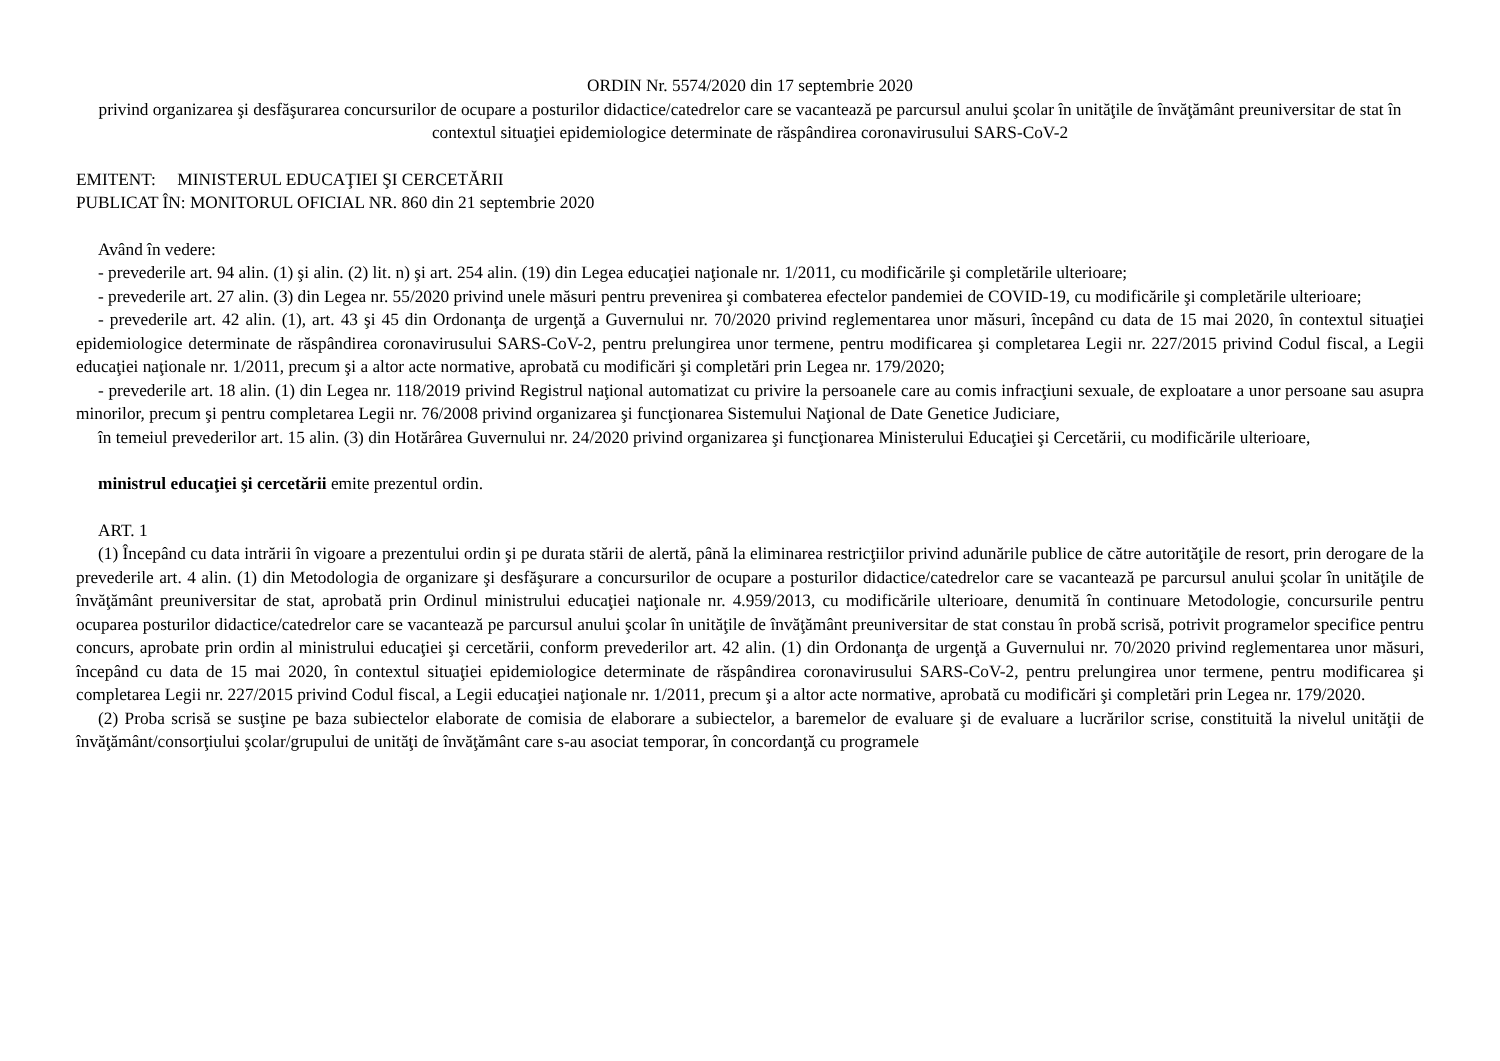ORDIN Nr. 5574/2020 din 17 septembrie 2020
privind organizarea şi desfăşurarea concursurilor de ocupare a posturilor didactice/catedrelor care se vacantează pe parcursul anului şcolar în unităţile de învăţământ preuniversitar de stat în contextul situaţiei epidemiologice determinate de răspândirea coronavirusului SARS-CoV-2
EMITENT: MINISTERUL EDUCAŢIEI ŞI CERCETĂRII
PUBLICAT ÎN: MONITORUL OFICIAL NR. 860 din 21 septembrie 2020
Având în vedere:
- prevederile art. 94 alin. (1) şi alin. (2) lit. n) şi art. 254 alin. (19) din Legea educaţiei naţionale nr. 1/2011, cu modificările şi completările ulterioare;
- prevederile art. 27 alin. (3) din Legea nr. 55/2020 privind unele măsuri pentru prevenirea şi combaterea efectelor pandemiei de COVID-19, cu modificările şi completările ulterioare;
- prevederile art. 42 alin. (1), art. 43 şi 45 din Ordonanţa de urgenţă a Guvernului nr. 70/2020 privind reglementarea unor măsuri, începând cu data de 15 mai 2020, în contextul situaţiei epidemiologice determinate de răspândirea coronavirusului SARS-CoV-2, pentru prelungirea unor termene, pentru modificarea şi completarea Legii nr. 227/2015 privind Codul fiscal, a Legii educaţiei naţionale nr. 1/2011, precum şi a altor acte normative, aprobată cu modificări şi completări prin Legea nr. 179/2020;
- prevederile art. 18 alin. (1) din Legea nr. 118/2019 privind Registrul naţional automatizat cu privire la persoanele care au comis infracţiuni sexuale, de exploatare a unor persoane sau asupra minorilor, precum şi pentru completarea Legii nr. 76/2008 privind organizarea şi funcţionarea Sistemului Naţional de Date Genetice Judiciare,
în temeiul prevederilor art. 15 alin. (3) din Hotărârea Guvernului nr. 24/2020 privind organizarea şi funcţionarea Ministerului Educaţiei şi Cercetării, cu modificările ulterioare,
ministrul educaţiei şi cercetării emite prezentul ordin.
ART. 1
(1) Începând cu data intrării în vigoare a prezentului ordin şi pe durata stării de alertă, până la eliminarea restricţiilor privind adunările publice de către autorităţile de resort, prin derogare de la prevederile art. 4 alin. (1) din Metodologia de organizare şi desfăşurare a concursurilor de ocupare a posturilor didactice/catedrelor care se vacantează pe parcursul anului şcolar în unităţile de învăţământ preuniversitar de stat, aprobată prin Ordinul ministrului educaţiei naţionale nr. 4.959/2013, cu modificările ulterioare, denumită în continuare Metodologie, concursurile pentru ocuparea posturilor didactice/catedrelor care se vacantează pe parcursul anului şcolar în unităţile de învăţământ preuniversitar de stat constau în probă scrisă, potrivit programelor specifice pentru concurs, aprobate prin ordin al ministrului educaţiei şi cercetării, conform prevederilor art. 42 alin. (1) din Ordonanţa de urgenţă a Guvernului nr. 70/2020 privind reglementarea unor măsuri, începând cu data de 15 mai 2020, în contextul situaţiei epidemiologice determinate de răspândirea coronavirusului SARS-CoV-2, pentru prelungirea unor termene, pentru modificarea şi completarea Legii nr. 227/2015 privind Codul fiscal, a Legii educaţiei naţionale nr. 1/2011, precum şi a altor acte normative, aprobată cu modificări şi completări prin Legea nr. 179/2020.
(2) Proba scrisă se susţine pe baza subiectelor elaborate de comisia de elaborare a subiectelor, a baremelor de evaluare şi de evaluare a lucrărilor scrise, constituită la nivelul unităţii de învăţământ/consorţiului şcolar/grupului de unităţi de învăţământ care s-au asociat temporar, în concordanţă cu programele